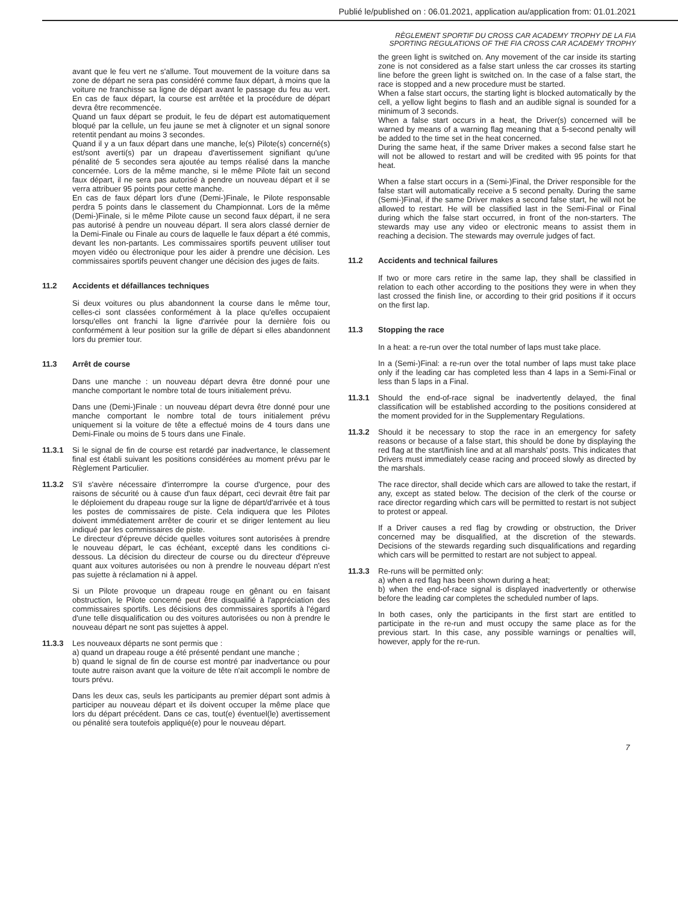Publié le/published on : 06.01.2021, application au/application from: 01.01.2021
RÈGLEMENT SPORTIF DU CROSS CAR ACADEMY TROPHY DE LA FIA
SPORTING REGULATIONS OF THE FIA CROSS CAR ACADEMY TROPHY
avant que le feu vert ne s'allume. Tout mouvement de la voiture dans sa zone de départ ne sera pas considéré comme faux départ, à moins que la voiture ne franchisse sa ligne de départ avant le passage du feu au vert. En cas de faux départ, la course est arrêtée et la procédure de départ devra être recommencée.
Quand un faux départ se produit, le feu de départ est automatiquement bloqué par la cellule, un feu jaune se met à clignoter et un signal sonore retentit pendant au moins 3 secondes.
Quand il y a un faux départ dans une manche, le(s) Pilote(s) concerné(s) est/sont averti(s) par un drapeau d'avertissement signifiant qu'une pénalité de 5 secondes sera ajoutée au temps réalisé dans la manche concernée. Lors de la même manche, si le même Pilote fait un second faux départ, il ne sera pas autorisé à pendre un nouveau départ et il se verra attribuer 95 points pour cette manche.
En cas de faux départ lors d'une (Demi-)Finale, le Pilote responsable perdra 5 points dans le classement du Championnat. Lors de la même (Demi-)Finale, si le même Pilote cause un second faux départ, il ne sera pas autorisé à pendre un nouveau départ. Il sera alors classé dernier de la Demi-Finale ou Finale au cours de laquelle le faux départ a été commis, devant les non-partants. Les commissaires sportifs peuvent utiliser tout moyen vidéo ou électronique pour les aider à prendre une décision. Les commissaires sportifs peuvent changer une décision des juges de faits.
11.2 Accidents et défaillances techniques
Si deux voitures ou plus abandonnent la course dans le même tour, celles-ci sont classées conformément à la place qu'elles occupaient lorsqu'elles ont franchi la ligne d'arrivée pour la dernière fois ou conformément à leur position sur la grille de départ si elles abandonnent lors du premier tour.
11.3 Arrêt de course
Dans une manche : un nouveau départ devra être donné pour une manche comportant le nombre total de tours initialement prévu.
Dans une (Demi-)Finale : un nouveau départ devra être donné pour une manche comportant le nombre total de tours initialement prévu uniquement si la voiture de tête a effectué moins de 4 tours dans une Demi-Finale ou moins de 5 tours dans une Finale.
11.3.1 Si le signal de fin de course est retardé par inadvertance, le classement final est établi suivant les positions considérées au moment prévu par le Règlement Particulier.
11.3.2 S'il s'avère nécessaire d'interrompre la course d'urgence, pour des raisons de sécurité ou à cause d'un faux départ, ceci devrait être fait par le déploiement du drapeau rouge sur la ligne de départ/d'arrivée et à tous les postes de commissaires de piste. Cela indiquera que les Pilotes doivent immédiatement arrêter de courir et se diriger lentement au lieu indiqué par les commissaires de piste.
Le directeur d'épreuve décide quelles voitures sont autorisées à prendre le nouveau départ, le cas échéant, excepté dans les conditions ci-dessous. La décision du directeur de course ou du directeur d'épreuve quant aux voitures autorisées ou non à prendre le nouveau départ n'est pas sujette à réclamation ni à appel.
Si un Pilote provoque un drapeau rouge en gênant ou en faisant obstruction, le Pilote concerné peut être disqualifié à l'appréciation des commissaires sportifs. Les décisions des commissaires sportifs à l'égard d'une telle disqualification ou des voitures autorisées ou non à prendre le nouveau départ ne sont pas sujettes à appel.
11.3.3 Les nouveaux départs ne sont permis que :
a) quand un drapeau rouge a été présenté pendant une manche ;
b) quand le signal de fin de course est montré par inadvertance ou pour toute autre raison avant que la voiture de tête n'ait accompli le nombre de tours prévu.
Dans les deux cas, seuls les participants au premier départ sont admis à participer au nouveau départ et ils doivent occuper la même place que lors du départ précédent. Dans ce cas, tout(e) éventuel(le) avertissement ou pénalité sera toutefois appliqué(e) pour le nouveau départ.
the green light is switched on. Any movement of the car inside its starting zone is not considered as a false start unless the car crosses its starting line before the green light is switched on. In the case of a false start, the race is stopped and a new procedure must be started.
When a false start occurs, the starting light is blocked automatically by the cell, a yellow light begins to flash and an audible signal is sounded for a minimum of 3 seconds.
When a false start occurs in a heat, the Driver(s) concerned will be warned by means of a warning flag meaning that a 5-second penalty will be added to the time set in the heat concerned.
During the same heat, if the same Driver makes a second false start he will not be allowed to restart and will be credited with 95 points for that heat.
When a false start occurs in a (Semi-)Final, the Driver responsible for the false start will automatically receive a 5 second penalty. During the same (Semi-)Final, if the same Driver makes a second false start, he will not be allowed to restart. He will be classified last in the Semi-Final or Final during which the false start occurred, in front of the non-starters. The stewards may use any video or electronic means to assist them in reaching a decision. The stewards may overrule judges of fact.
11.2 Accidents and technical failures
If two or more cars retire in the same lap, they shall be classified in relation to each other according to the positions they were in when they last crossed the finish line, or according to their grid positions if it occurs on the first lap.
11.3 Stopping the race
In a heat: a re-run over the total number of laps must take place.
In a (Semi-)Final: a re-run over the total number of laps must take place only if the leading car has completed less than 4 laps in a Semi-Final or less than 5 laps in a Final.
11.3.1 Should the end-of-race signal be inadvertently delayed, the final classification will be established according to the positions considered at the moment provided for in the Supplementary Regulations.
11.3.2 Should it be necessary to stop the race in an emergency for safety reasons or because of a false start, this should be done by displaying the red flag at the start/finish line and at all marshals' posts. This indicates that Drivers must immediately cease racing and proceed slowly as directed by the marshals.
The race director, shall decide which cars are allowed to take the restart, if any, except as stated below. The decision of the clerk of the course or race director regarding which cars will be permitted to restart is not subject to protest or appeal.
If a Driver causes a red flag by crowding or obstruction, the Driver concerned may be disqualified, at the discretion of the stewards. Decisions of the stewards regarding such disqualifications and regarding which cars will be permitted to restart are not subject to appeal.
11.3.3 Re-runs will be permitted only:
a) when a red flag has been shown during a heat;
b) when the end-of-race signal is displayed inadvertently or otherwise before the leading car completes the scheduled number of laps.
In both cases, only the participants in the first start are entitled to participate in the re-run and must occupy the same place as for the previous start. In this case, any possible warnings or penalties will, however, apply for the re-run.
7